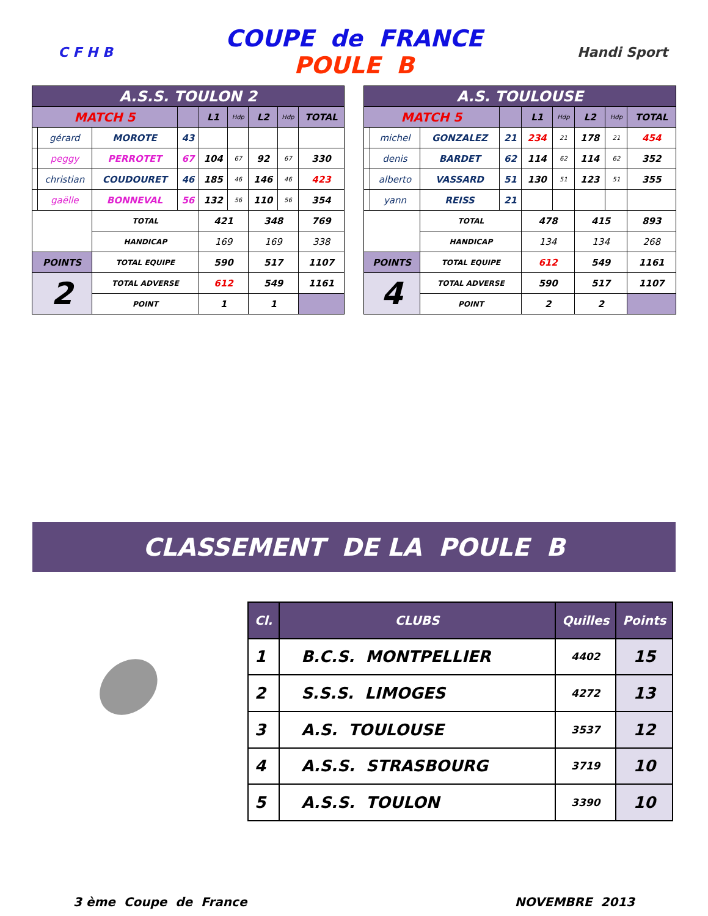C F H B
COUPE de FRANCE
POULE B
Handi Sport
| A.S.S. TOULON 2 | | | | | | | | |
| MATCH 5 | | | | L1 | Hdp | L2 | Hdp | TOTAL |
| | gérard | MOROTE | 43 | | | | | |
| | peggy | PERROTET | 67 | 104 | 67 | 92 | 67 | 330 |
| | christian | COUDOURET | 46 | 185 | 46 | 146 | 46 | 423 |
| | gaëlle | BONNEVAL | 56 | 132 | 56 | 110 | 56 | 354 |
| | | TOTAL | | 421 | | 348 | | 769 |
| | | HANDICAP | | 169 | | 169 | | 338 |
| POINTS | | TOTAL EQUIPE | | 590 | | 517 | | 1107 |
| 2 | | TOTAL ADVERSE | | 612 | | 549 | | 1161 |
| | | POINT | | 1 | | 1 | | |
| A.S. TOULOUSE | | | | | | | | |
| MATCH 5 | | | | L1 | Hdp | L2 | Hdp | TOTAL |
| | michel | GONZALEZ | 21 | 234 | 21 | 178 | 21 | 454 |
| | denis | BARDET | 62 | 114 | 62 | 114 | 62 | 352 |
| | alberto | VASSARD | 51 | 130 | 51 | 123 | 51 | 355 |
| | yann | REISS | 21 | | | | | |
| | | TOTAL | | 478 | | 415 | | 893 |
| | | HANDICAP | | 134 | | 134 | | 268 |
| POINTS | | TOTAL EQUIPE | | 612 | | 549 | | 1161 |
| 4 | | TOTAL ADVERSE | | 590 | | 517 | | 1107 |
| | | POINT | | 2 | | 2 | | |
CLASSEMENT DE LA POULE B
●
| Cl. | CLUBS | Quilles | Points |
| --- | --- | --- | --- |
| 1 | B.C.S. MONTPELLIER | 4402 | 15 |
| 2 | S.S.S. LIMOGES | 4272 | 13 |
| 3 | A.S. TOULOUSE | 3537 | 12 |
| 4 | A.S.S. STRASBOURG | 3719 | 10 |
| 5 | A.S.S. TOULON | 3390 | 10 |
3 ème Coupe de France NOVEMBRE 2013